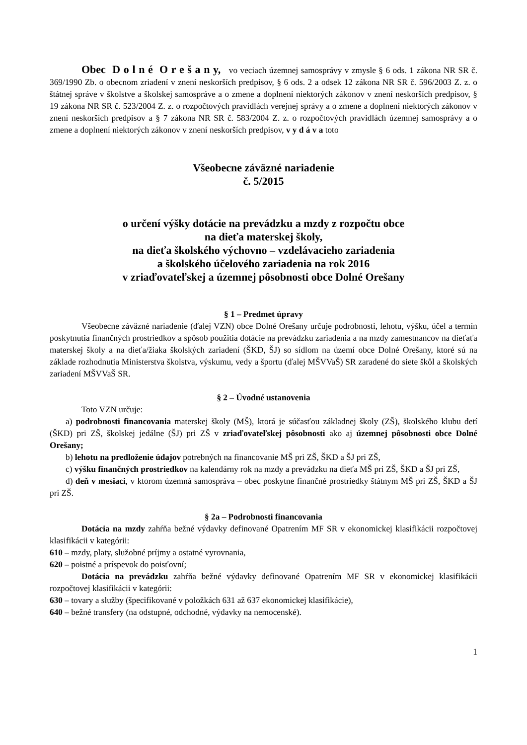Obec D o l n é O r e š a n y, vo veciach územnej samosprávy v zmysle § 6 ods. 1 zákona NR SR č. 369/1990 Zb. o obecnom zriadení v znení neskorších predpisov, § 6 ods. 2 a odsek 12 zákona NR SR č. 596/2003 Z. z. o štátnej správe v školstve a školskej samospráve a o zmene a doplnení niektorých zákonov v znení neskorších predpisov, § 19 zákona NR SR č. 523/2004 Z. z. o rozpočtových pravidlách verejnej správy a o zmene a doplnení niektorých zákonov v znení neskorších predpisov a § 7 zákona NR SR č. 583/2004 Z. z. o rozpočtových pravidlách územnej samosprávy a o zmene a doplnení niektorých zákonov v znení neskorších predpisov, v y d á v a toto
Všeobecne záväzné nariadenie
č. 5/2015
o určení výšky dotácie na prevádzku a mzdy z rozpočtu obce
na dieťa materskej školy,
na dieťa školského výchovno – vzdelávacieho zariadenia
a školského účelového zariadenia na rok 2016
v zriaďovateľskej a územnej pôsobnosti obce Dolné Orešany
§ 1 – Predmet úpravy
Všeobecne záväzné nariadenie (ďalej VZN) obce Dolné Orešany určuje podrobnosti, lehotu, výšku, účel a termín poskytnutia finančných prostriedkov a spôsob použitia dotácie na prevádzku zariadenia a na mzdy zamestnancov na dieťaťa materskej školy a na dieťa/žiaka školských zariadení (ŠKD, ŠJ) so sídlom na území obce Dolné Orešany, ktoré sú na základe rozhodnutia Ministerstva školstva, výskumu, vedy a športu (ďalej MŠVVaŠ) SR zaradené do siete škôl a školských zariadení MŠVVaŠ SR.
§ 2 – Úvodné ustanovenia
Toto VZN určuje:
a) podrobnosti financovania materskej školy (MŠ), ktorá je súčasťou základnej školy (ZŠ), školského klubu detí (ŠKD) pri ZŠ, školskej jedálne (ŠJ) pri ZŠ v zriaďovateľskej pôsobnosti ako aj územnej pôsobnosti obce Dolné Orešany;
b) lehotu na predloženie údajov potrebných na financovanie MŠ pri ZŠ, ŠKD a ŠJ pri ZŠ,
c) výšku finančných prostriedkov na kalendárny rok na mzdy a prevádzku na dieťa MŠ pri ZŠ, ŠKD a ŠJ pri ZŠ,
d) deň v mesiaci, v ktorom územná samospráva – obec poskytne finančné prostriedky štátnym MŠ pri ZŠ, ŠKD a ŠJ pri ZŠ.
§ 2a – Podrobnosti financovania
Dotácia na mzdy zahŕňa bežné výdavky definované Opatrením MF SR v ekonomickej klasifikácii rozpočtovej klasifikácii v kategórii:
610 – mzdy, platy, služobné príjmy a ostatné vyrovnania,
620 – poistné a príspevok do poisťovní;
Dotácia na prevádzku zahŕňa bežné výdavky definované Opatrením MF SR v ekonomickej klasifikácii rozpočtovej klasifikácii v kategórii:
630 – tovary a služby (špecifikované v položkách 631 až 637 ekonomickej klasifikácie),
640 – bežné transfery (na odstupné, odchodné, výdavky na nemocenské).
1